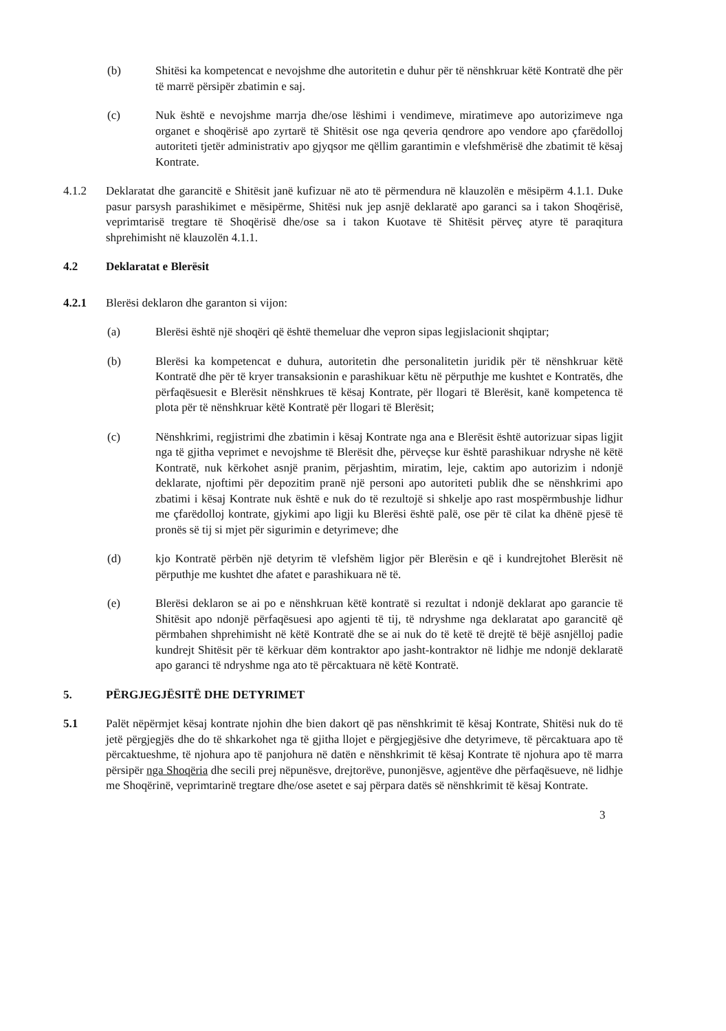(b) Shitësi ka kompetencat e nevojshme dhe autoritetin e duhur për të nënshkruar këtë Kontratë dhe për të marrë përsipër zbatimin e saj.
(c) Nuk është e nevojshme marrja dhe/ose lëshimi i vendimeve, miratimeve apo autorizimeve nga organet e shoqërisë apo zyrtarë të Shitësit ose nga qeveria qendrore apo vendore apo çfarëdolloj autoriteti tjetër administrativ apo gjyqsor me qëllim garantimin e vlefshmërisë dhe zbatimit të kësaj Kontrate.
4.1.2 Deklaratat dhe garancitë e Shitësit janë kufizuar në ato të përmendura në klauzolën e mësipërm 4.1.1. Duke pasur parsysh parashikimet e mësipërme, Shitësi nuk jep asnjë deklaratë apo garanci sa i takon Shoqërisë, veprimtarisë tregtare të Shoqërisë dhe/ose sa i takon Kuotave të Shitësit përveç atyre të paraqitura shprehimisht në klauzolën 4.1.1.
4.2 Deklaratat e Blerësit
4.2.1 Blerësi deklaron dhe garanton si vijon:
(a) Blerësi është një shoqëri që është themeluar dhe vepron sipas legjislacionit shqiptar;
(b) Blerësi ka kompetencat e duhura, autoritetin dhe personalitetin juridik për të nënshkruar këtë Kontratë dhe për të kryer transaksionin e parashikuar këtu në përputhje me kushtet e Kontratës, dhe përfaqësuesit e Blerësit nënshkrues të kësaj Kontrate, për llogari të Blerësit, kanë kompetenca të plota për të nënshkruar këtë Kontratë për llogari të Blerësit;
(c) Nënshkrimi, regjistrimi dhe zbatimin i kësaj Kontrate nga ana e Blerësit është autorizuar sipas ligjit nga të gjitha veprimet e nevojshme të Blerësit dhe, përveçse kur është parashikuar ndryshe në këtë Kontratë, nuk kërkohet asnjë pranim, përjashtim, miratim, leje, caktim apo autorizim i ndonjë deklarate, njoftimi për depozitim pranë një personi apo autoriteti publik dhe se nënshkrimi apo zbatimi i kësaj Kontrate nuk është e nuk do të rezultojë si shkelje apo rast mospërmbushje lidhur me çfarëdolloj kontrate, gjykimi apo ligji ku Blerësi është palë, ose për të cilat ka dhënë pjesë të pronës së tij si mjet për sigurimin e detyrimeve; dhe
(d) kjo Kontratë përbën një detyrim të vlefshëm ligjor për Blerësin e që i kundrejtohet Blerësit në përputhje me kushtet dhe afatet e parashikuara në të.
(e) Blerësi deklaron se ai po e nënshkruan këtë kontratë si rezultat i ndonjë deklarat apo garancie të Shitësit apo ndonjë përfaqësuesi apo agjenti të tij, të ndryshme nga deklaratat apo garancitë që përmbahen shprehimisht në këtë Kontratë dhe se ai nuk do të ketë të drejtë të bëjë asnjëlloj padie kundrejt Shitësit për të kërkuar dëm kontraktor apo jasht-kontraktor në lidhje me ndonjë deklaratë apo garanci të ndryshme nga ato të përcaktuara në këtë Kontratë.
5. PËRGJEGJËSITË DHE DETYRIMET
5.1 Palët nëpërmjet kësaj kontrate njohin dhe bien dakort që pas nënshkrimit të kësaj Kontrate, Shitësi nuk do të jetë përgjegjës dhe do të shkarkohet nga të gjitha llojet e përgjegjësive dhe detyrimeve, të përcaktuara apo të përcaktueshme, të njohura apo të panjohura në datën e nënshkrimit të kësaj Kontrate të njohura apo të marra përsipër nga Shoqëria dhe secili prej nëpunësve, drejtorëve, punonjësve, agjentëve dhe përfaqësueve, në lidhje me Shoqërinë, veprimtarinë tregtare dhe/ose asetet e saj përpara datës së nënshkrimit të kësaj Kontrate.
3